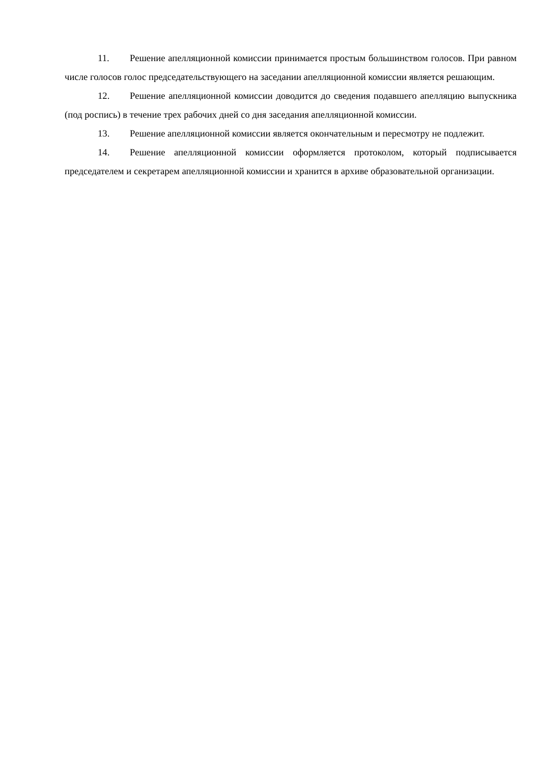11. Решение апелляционной комиссии принимается простым большинством голосов. При равном числе голосов голос председательствующего на заседании апелляционной комиссии является решающим.
12. Решение апелляционной комиссии доводится до сведения подавшего апелляцию выпускника (под роспись) в течение трех рабочих дней со дня заседания апелляционной комиссии.
13. Решение апелляционной комиссии является окончательным и пересмотру не подлежит.
14. Решение апелляционной комиссии оформляется протоколом, который подписывается председателем и секретарем апелляционной комиссии и хранится в архиве образовательной организации.